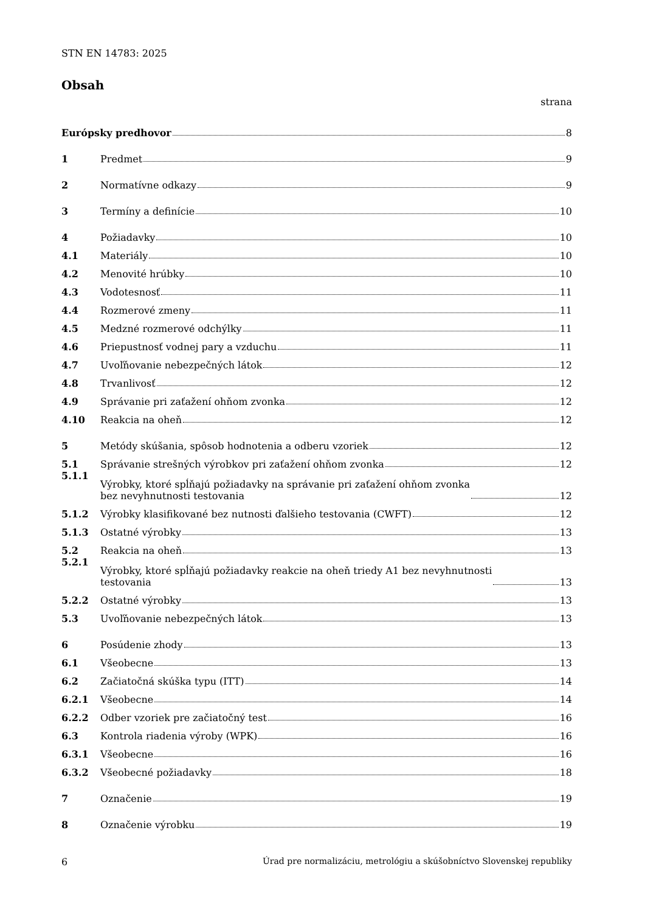STN EN 14783: 2025
Obsah
strana
Európsky predhovor 8
1 Predmet 9
2 Normatívne odkazy 9
3 Termíny a definície 10
4 Požiadavky 10
4.1 Materiály 10
4.2 Menovité hrúbky 10
4.3 Vodotesnosť 11
4.4 Rozmerové zmeny 11
4.5 Medzné rozmerové odchýlky 11
4.6 Priepustnosť vodnej pary a vzduchu 11
4.7 Uvoľňovanie nebezpečných látok 12
4.8 Trvanlivosť 12
4.9 Správanie pri zaťažení ohňom zvonka 12
4.10 Reakcia na oheň 12
5 Metódy skúšania, spôsob hodnotenia a odberu vzoriek 12
5.1 Správanie strešných výrobkov pri zaťažení ohňom zvonka 12
5.1.1 Výrobky, ktoré spĺňajú požiadavky na správanie pri zaťažení ohňom zvonka
bez nevyhnutnosti testovania 12
5.1.2 Výrobky klasifikované bez nutnosti ďalšieho testovania (CWFT) 12
5.1.3 Ostatné výrobky 13
5.2 Reakcia na oheň 13
5.2.1 Výrobky, ktoré spĺňajú požiadavky reakcie na oheň triedy A1 bez nevyhnutnosti
testovania 13
5.2.2 Ostatné výrobky 13
5.3 Uvoľňovanie nebezpečných látok 13
6 Posúdenie zhody 13
6.1 Všeobecne 13
6.2 Začiatočná skúška typu (ITT) 14
6.2.1 Všeobecne 14
6.2.2 Odber vzoriek pre začiatočný test 16
6.3 Kontrola riadenia výroby (WPK) 16
6.3.1 Všeobecne 16
6.3.2 Všeobecné požiadavky 18
7 Označenie 19
8 Označenie výrobku 19
6 Úrad pre normalizáciu, metrológiu a skúšobníctvo Slovenskej republiky